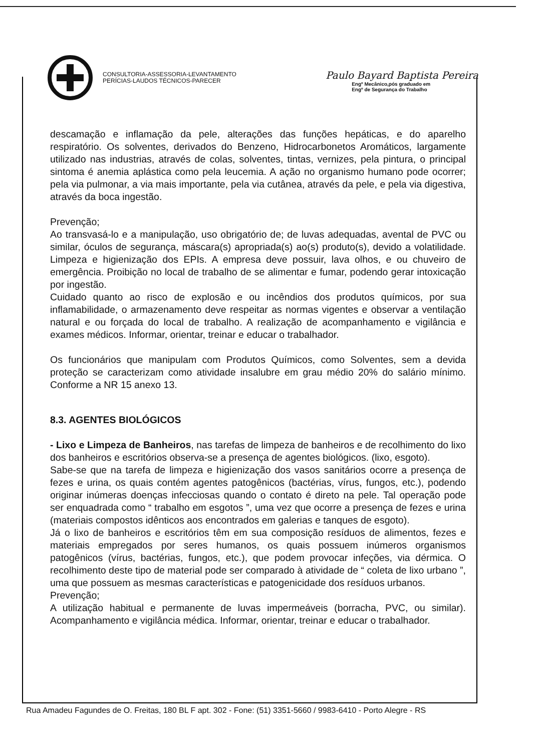CONSULTORIA-ASSESSORIA-LEVANTAMENTO
PERÍCIAS-LAUDOS TÉCNICOS-PARECER
Paulo Bayard Baptista Pereira
Engº Mecânico,pós graduado em
Engº de Segurança do Trabalho
descamação e inflamação da pele, alterações das funções hepáticas, e do aparelho respiratório. Os solventes, derivados do Benzeno, Hidrocarbonetos Aromáticos, largamente utilizado nas industrias, através de colas, solventes, tintas, vernizes, pela pintura, o principal sintoma é anemia aplástica como pela leucemia. A ação no organismo humano pode ocorrer; pela via pulmonar, a via mais importante, pela via cutânea, através da pele, e pela via digestiva, através da boca ingestão.
Prevenção;
Ao transvasá-lo e a manipulação, uso obrigatório de; de luvas adequadas, avental de PVC ou similar, óculos de segurança, máscara(s) apropriada(s) ao(s) produto(s), devido a volatilidade. Limpeza e higienização dos EPIs. A empresa deve possuir, lava olhos, e ou chuveiro de emergência. Proibição no local de trabalho de se alimentar e fumar, podendo gerar intoxicação por ingestão.
Cuidado quanto ao risco de explosão e ou incêndios dos produtos químicos, por sua inflamabilidade, o armazenamento deve respeitar as normas vigentes e observar a ventilação natural e ou forçada do local de trabalho. A realização de acompanhamento e vigilância e exames médicos. Informar, orientar, treinar e educar o trabalhador.
Os funcionários que manipulam com Produtos Químicos, como Solventes, sem a devida proteção se caracterizam como atividade insalubre em grau médio 20% do salário mínimo. Conforme a NR 15 anexo 13.
8.3. AGENTES BIOLÓGICOS
- Lixo e Limpeza de Banheiros, nas tarefas de limpeza de banheiros e de recolhimento do lixo dos banheiros e escritórios observa-se a presença de agentes biológicos. (lixo, esgoto).
Sabe-se que na tarefa de limpeza e higienização dos vasos sanitários ocorre a presença de fezes e urina, os quais contém agentes patogênicos (bactérias, vírus, fungos, etc.), podendo originar inúmeras doenças infecciosas quando o contato é direto na pele. Tal operação pode ser enquadrada como “ trabalho em esgotos ”, uma vez que ocorre a presença de fezes e urina (materiais compostos idênticos aos encontrados em galerias e tanques de esgoto).
Já o lixo de banheiros e escritórios têm em sua composição resíduos de alimentos, fezes e materiais empregados por seres humanos, os quais possuem inúmeros organismos patogênicos (vírus, bactérias, fungos, etc.), que podem provocar infeções, via dérmica. O recolhimento deste tipo de material pode ser comparado à atividade de “ coleta de lixo urbano ”, uma que possuem as mesmas características e patogenicidade dos resíduos urbanos.
Prevenção;
A utilização habitual e permanente de luvas impermeáveis (borracha, PVC, ou similar). Acompanhamento e vigilância médica. Informar, orientar, treinar e educar o trabalhador.
Rua Amadeu Fagundes de O. Freitas, 180 BL F apt. 302 - Fone: (51) 3351-5660 / 9983-6410 - Porto Alegre - RS